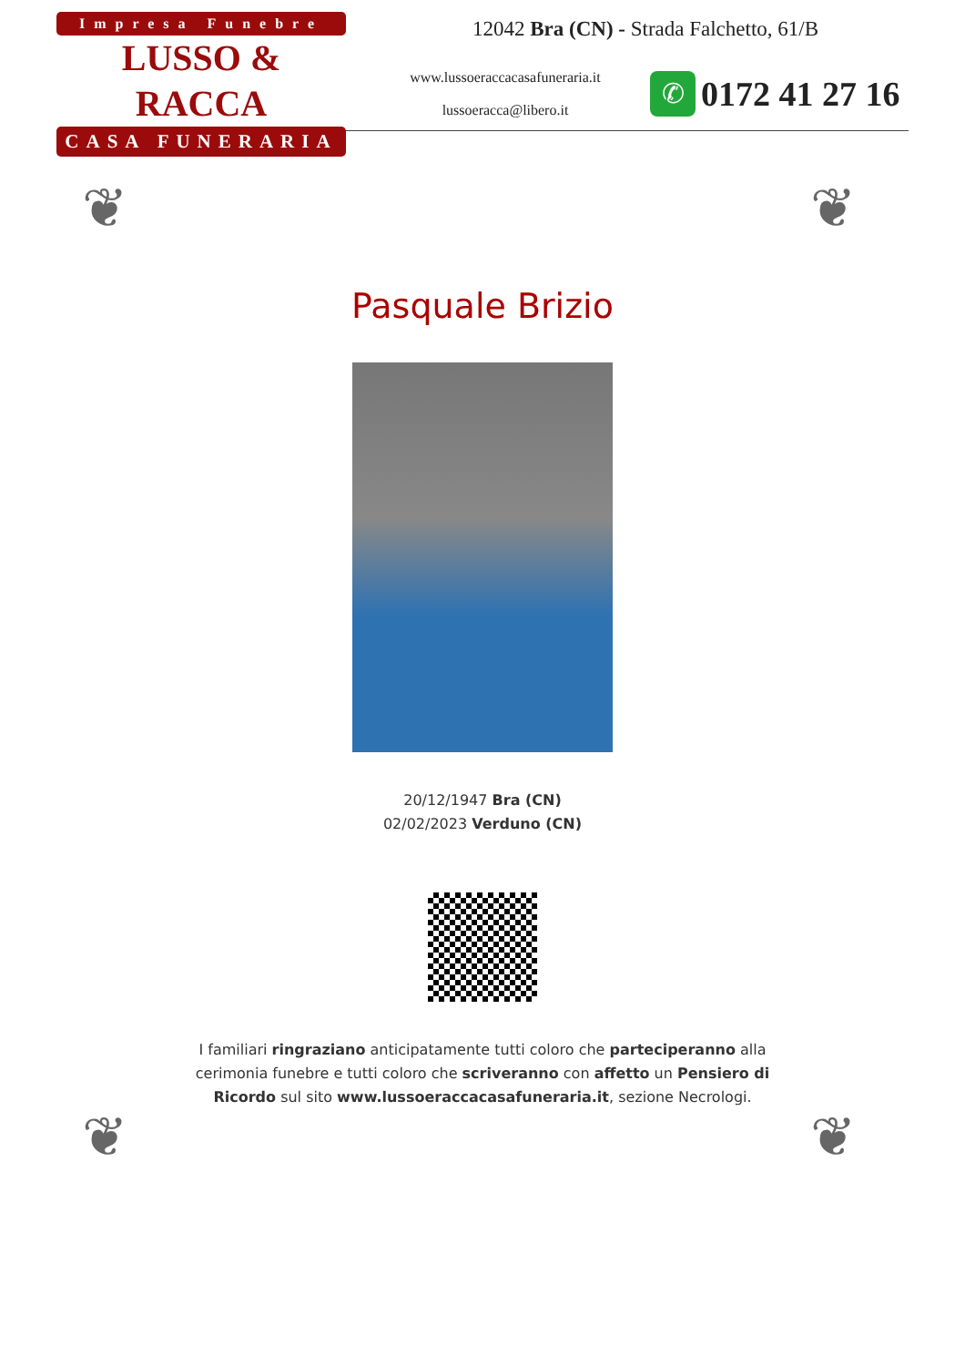Impresa Funebre
LUSSO & RACCA
CASA FUNERARIA
12042 Bra (CN) - Strada Falchetto, 61/B
www.lussoeraccacasafuneraria.it
lussoeracca@libero.it
✆
0172 41 27 16
❦ ❦
❦ ❦
Pasquale Brizio
20/12/1947 Bra (CN)
02/02/2023 Verduno (CN)
I familiari ringraziano anticipatamente tutti coloro che parteciperanno alla cerimonia funebre e tutti coloro che scriveranno con affetto un Pensiero di Ricordo sul sito www.lussoeraccacasafuneraria.it, sezione Necrologi.